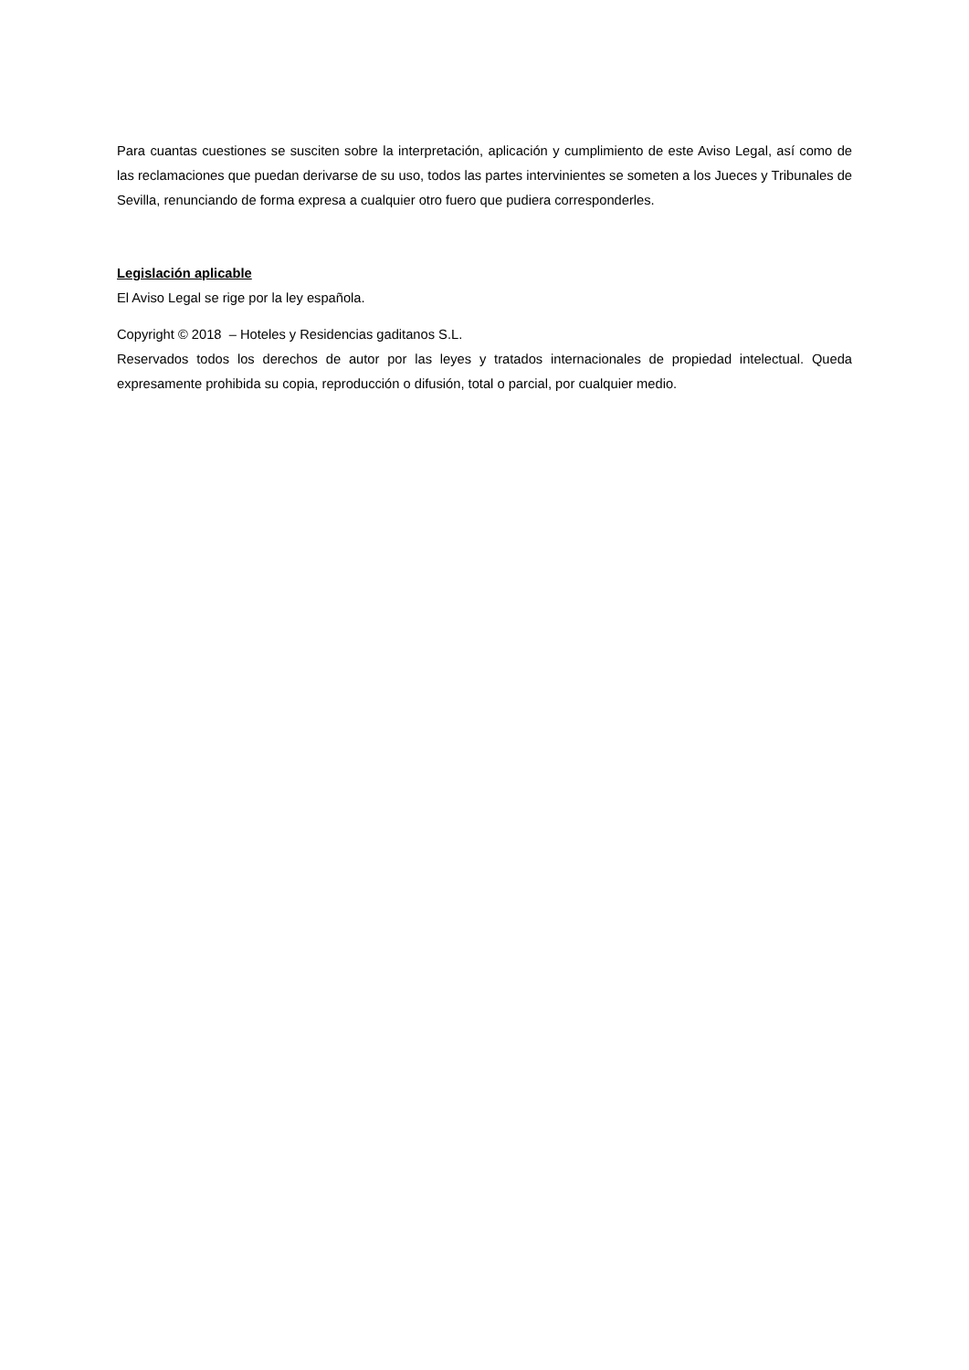Para cuantas cuestiones se susciten sobre la interpretación, aplicación y cumplimiento de este Aviso Legal, así como de las reclamaciones que puedan derivarse de su uso, todos las partes intervinientes se someten a los Jueces y Tribunales de Sevilla, renunciando de forma expresa a cualquier otro fuero que pudiera corresponderles.
Legislación aplicable
El Aviso Legal se rige por la ley española.
Copyright © 2018 – Hoteles y Residencias gaditanos S.L.
Reservados todos los derechos de autor por las leyes y tratados internacionales de propiedad intelectual. Queda expresamente prohibida su copia, reproducción o difusión, total o parcial, por cualquier medio.